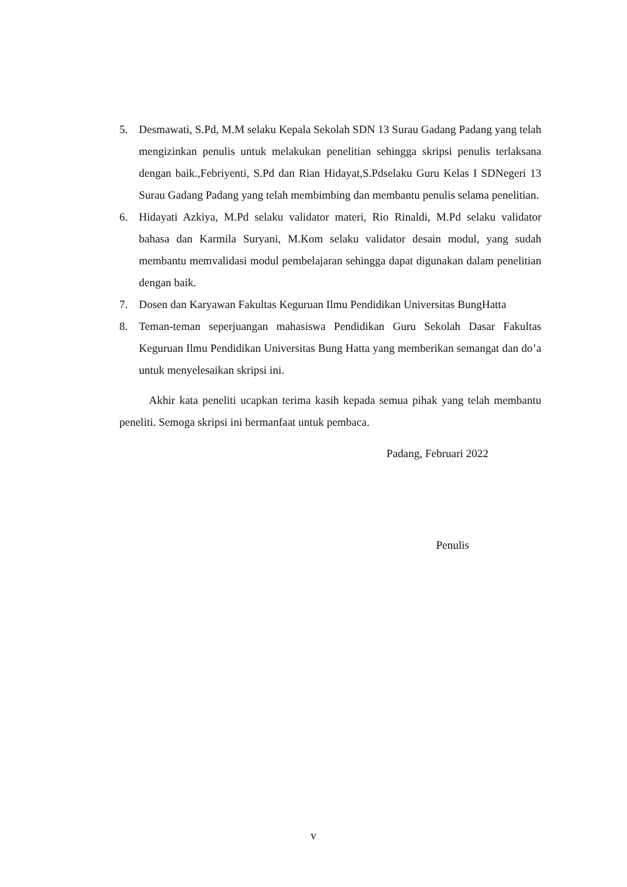5. Desmawati, S.Pd, M.M selaku Kepala Sekolah SDN 13 Surau Gadang Padang yang telah mengizinkan penulis untuk melakukan penelitian sehingga skripsi penulis terlaksana dengan baik.,Febriyenti, S.Pd dan Rian Hidayat,S.Pdselaku Guru Kelas I SDNegeri 13 Surau Gadang Padang yang telah membimbing dan membantu penulis selama penelitian.
6. Hidayati Azkiya, M.Pd selaku validator materi, Rio Rinaldi, M.Pd selaku validator bahasa dan Karmila Suryani, M.Kom selaku validator desain modul, yang sudah membantu memvalidasi modul pembelajaran sehingga dapat digunakan dalam penelitian dengan baik.
7. Dosen dan Karyawan Fakultas Keguruan Ilmu Pendidikan Universitas BungHatta
8. Teman-teman seperjuangan mahasiswa Pendidikan Guru Sekolah Dasar Fakultas Keguruan Ilmu Pendidikan Universitas Bung Hatta yang memberikan semangat dan do’a untuk menyelesaikan skripsi ini.
Akhir kata peneliti ucapkan terima kasih kepada semua pihak yang telah membantu peneliti. Semoga skripsi ini bermanfaat untuk pembaca.
Padang, Februari 2022
Penulis
v